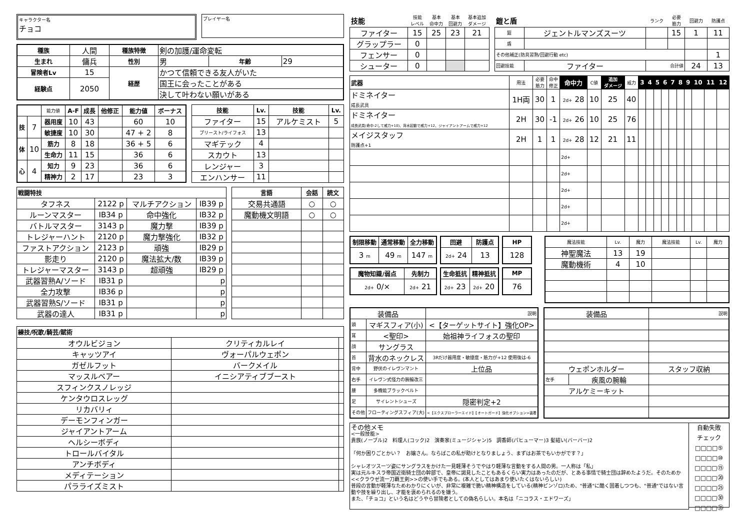キャラクター名
チョコ
プレイヤー名
| 種族 | 人間 | 種族特徴 | 剣の加護/運命変転 | | |
| 生まれ | 傭兵 | 性別 | 男 | 年齢 | 29 |
| 冒険者Lv | 15 | 経歴 | かつて信頼できる友人がいた | | |
| 経験点 | 2050 | | 国王に会ったことがある | | |
| | | | 決して叶わない願いがある | | |
| | | 能力値 | A-F | 成長 | 他修正 | 能力値 | ボーナス |
| 技 | 7 | 器用度 | 10 | 43 | | 60 | 10 |
| | | 敏捷度 | 10 | 30 | | 47 + 2 | 8 |
| 体 | 10 | 筋力 | 8 | 18 | | 36 + 5 | 6 |
| | | 生命力 | 11 | 15 | | 36 | 6 |
| 心 | 4 | 知力 | 9 | 23 | | 36 | 6 |
| | | 精神力 | 2 | 17 | | 23 | 3 |
| 技能 | Lv. | 技能 | Lv. |
| --- | --- | --- | --- |
| ファイター | 15 | アルケミスト | 5 |
| プリースト/ライフォス | 13 | | |
| マギテック | 4 | | |
| スカウト | 13 | | |
| レンジャー | 3 | | |
| エンハンサー | 11 | | |
| 戦闘特技 | | | |
| --- | --- | --- | --- |
| タフネス | 2122 p | マルチアクション | IB39 p |
| ルーンマスター | IB34 p | 命中強化 | IB32 p |
| バトルマスター | 3143 p | 魔力撃 | IB39 p |
| トレジャーハント | 2120 p | 魔力撃強化 | IB32 p |
| ファストアクション | 2123 p | 頑強 | IB29 p |
| 影走り | 2120 p | 魔法拡大/数 | IB39 p |
| トレジャーマスター | 3143 p | 超頑強 | IB29 p |
| 武器習熟A/ソード | IB31 p | | p |
| 全力攻撃 | IB36 p | | p |
| 武器習熟S/ソード | IB31 p | | p |
| 武器の達人 | IB31 p | | p |
| 言語 | 会話 | 読文 |
| --- | --- | --- |
| 交易共通語 | ○ | ○ |
| 魔動機文明語 | ○ | ○ |
| 練技/呪歌/騎芸/賦術 | | |
| --- | --- | --- |
| オウルビジョン | クリティカルレイ | |
| キャッツアイ | ヴォーパルウェポン | |
| ガゼルフット | バークメイル | |
| マッスルベアー | イニシアティブブースト | |
| スフィンクスノレッジ | | |
| ケンタウロスレッグ | | |
| リカバリィ | | |
| デーモンフィンガー | | |
| ジャイアントアーム | | |
| ヘルシーボディ | | |
| トロールバイタル | | |
| アンチボディ | | |
| メディテーション | | |
| パラライズミスト | | |
| 技能 | 技能 レベル | 基本 命中力 | 基本 回避力 | 基本追加 ダメージ |
| ファイター | 15 | 25 | 23 | 21 |
| グラップラー | 0 | | | |
| フェンサー | 0 | | | |
| シューター | 0 | | | |
| 鎧と盾 | | ランク | 必要 筋力 | 回避力 | 防護点 |
| 鎧 | ジェントルマンズスーツ | | 15 | 1 | 11 |
| 盾 | | | | | |
| その他補正(防具習熟/回避行動 etc) | | | | | 1 |
| 回避技能 | ファイター | 合計値 | | 24 | 13 |
| 武器 | 用法 | 必要 筋力 | 命中 修正 | 命中力 | C値 | 追加 ダメージ | 威力 | 3 | 4 | 5 | 6 | 7 | 8 | 9 | 10 | 11 | 12 |
| ドミネイター 成長武具 | 1H両 | 30 | 1 | 2d+ 28 | 10 | 25 | 40 | | | | | | | | | | |
| ドミネイター 成長武具(命中-2して威力+10)、背水起動で威力+12、ジャイアントアームで威力+12 | 2H | 30 | -1 | 2d+ 26 | 10 | 25 | 76 | | | | | | | | | | |
| メイジスタッフ 防護点+1 | 2H | 1 | 1 | 2d+ 28 | 12 | 21 | 11 | | | | | | | | | | |
| | | | | 2d+ | | | | | | | | | | | | | |
| | | | | 2d+ | | | | | | | | | | | | | |
| | | | | 2d+ | | | | | | | | | | | | | |
| | | | | 2d+ | | | | | | | | | | | | | |
| | | | | 2d+ | | | | | | | | | | | | | |
| 制限移動 | 通常移動 | 全力移動 |
| --- | --- | --- |
| 3 m | 49 m | 147 m |
| 回避 | 防護点 |
| --- | --- |
| 2d+ 24 | 13 |
| HP |
| --- |
| 128 |
| 魔物知識/弱点 | 先制力 |
| --- | --- |
| 2d+ 0/× | 2d+ 21 |
| 生命抵抗 | 精神抵抗 |
| --- | --- |
| 2d+ 23 | 2d+ 20 |
| MP |
| --- |
| 76 |
| 魔法技能 | Lv. | 魔力 | 魔法技能 | Lv. | 魔力 |
| 神聖魔法 | 13 | 19 | | | |
| 魔動機術 | 4 | 10 | | | |
| 装備品 | | 説明 |
| 頭 | マギスフィア(小) | <【ターゲットサイト】強化OP> |
| 耳 | <聖印> | 始祖神ライフォスの聖印 |
| 顔 | サングラス | |
| 首 | 背水のネックレス | 3Rだけ器用度・敏捷度・筋力が+12 使用後は-6 |
| 背中 | 野伏のイレヴンマント | 上位品 |
| 右手 | イレヴン式怪力の腕輪改三 | |
| 腰 | 多機能ブラックベルト | |
| 足 | サイレントシューズ | 隠密判定+2 |
| その他 | フローティングスフィア(大) | <【エクスプローラーエイド】【オートガード】強化オプション>装着 |
| 装備品 | | 説明 |
| ウェポンホルダー | | スタッフ収納 |
| 左手 | 疾風の腕輪 | |
| アルケミーキット | | |
その他メモ
<一般技能>
貴族(ノーブル)2　料理人(コック)2　演奏家(ミュージシャン)5　調香師(パヒューマー)3 髪結い(バーバー)2
「何か困りごとかい？　お嬢さん。ならばこの私が助けとなりましょう、まずはお茶でもいかがです？」
シャレオツスーツ姿にサングラスをかけた一見軽薄そうでやはり軽薄な言動をする人間の男。一人称は「私」
実は元ルキスラ帝国近衛騎士団の幹部で、皇帝に謁見したこともあるくらい実力はあったのだが、とある事情で騎士団は辞めたようだ。そのためか<<クラウゼ流一刀覇王剣>>の使い手でもある。(本人としてはあまり使いたくはないらしい)
普段の言動が軽薄なためわかりにくいが、非常に複雑で脆い精神構造をしている(精神ピンゾロ)ため、"普通"に酷く固着しつつも、"普通"ではない言動や技を繰り出し、才能を褒められるのを嫌う。
また、「チョコ」という名はどうやら冒険者としての偽名らしい。本名は「ニコラス・エドワーズ」
自動失敗
チェック
□□□□⑤
□□□□⑩
□□□□⑮
□□□□⑳
□□□□㉕
□□□□㉚
□□□□㉟